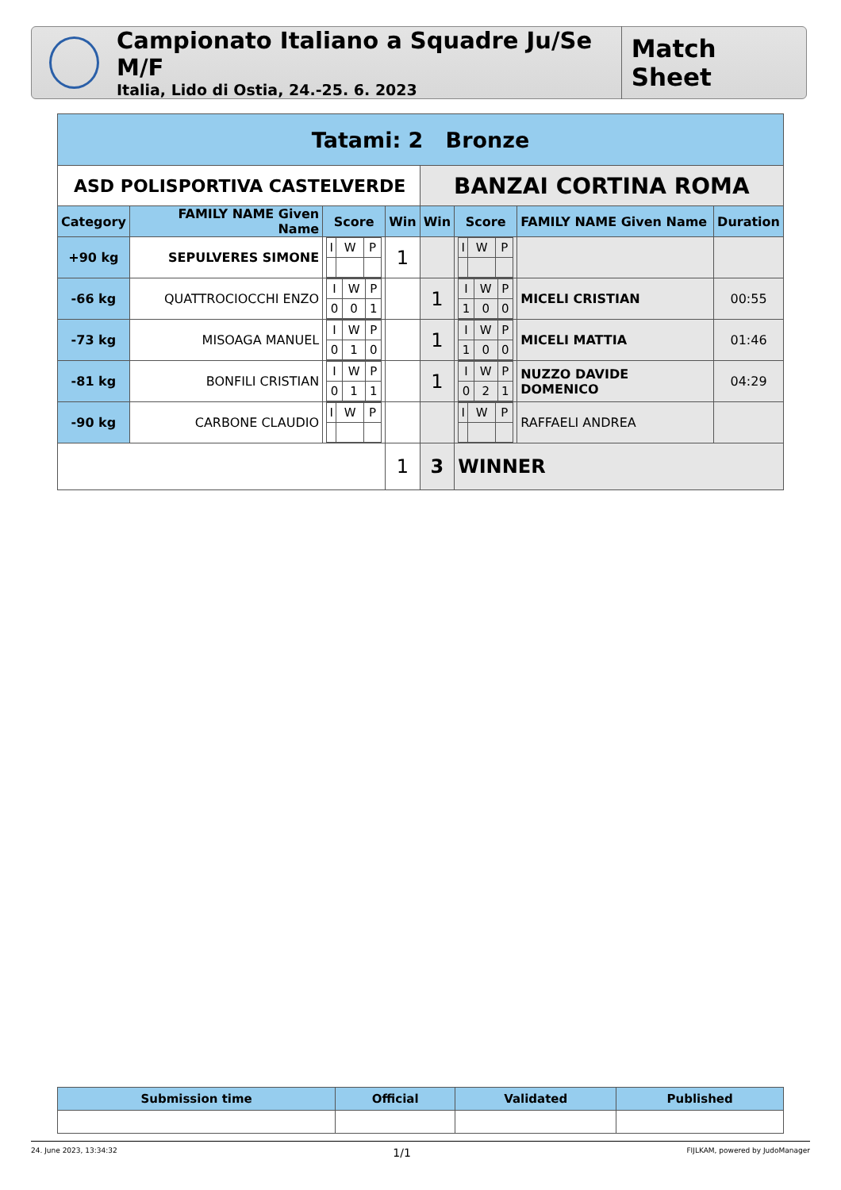Campionato Italiano a Squadre Ju/Se M/F
Italia, Lido di Ostia, 24.-25. 6. 2023
Match Sheet
| Tatami: 2 Bronze | | | | | | | |
| ASD POLISPORTIVA CASTELVERDE | | | | BANZAI CORTINA ROMA | | | |
| Category | FAMILY NAME Given Name | Score | Win | Win | Score | FAMILY NAME Given Name | Duration |
| +90 kg | SEPULVERES SIMONE | / I / W / P / | 1 | | / I / W / P / | | |
| -66 kg | QUATTROCIOCCHI ENZO | / I / W / P / / 0 / 0 / 1 / | | 1 | / I / W / P / / 1 / 0 / 0 / | MICELI CRISTIAN | 00:55 |
| -73 kg | MISOAGA MANUEL | / I / W / P / / 0 / 1 / 0 / | | 1 | / I / W / P / / 1 / 0 / 0 / | MICELI MATTIA | 01:46 |
| -81 kg | BONFILI CRISTIAN | / I / W / P / / 0 / 1 / 1 / | | 1 | / I / W / P / / 0 / 2 / 1 / | NUZZO DAVIDE DOMENICO | 04:29 |
| -90 kg | CARBONE CLAUDIO | / I / W / P / | | | / I / W / P / | RAFFAELI ANDREA | |
| | | | 1 | 3 | WINNER | | |
| Submission time | Official | Validated | Published |
| --- | --- | --- | --- |
24. June 2023, 13:34:32 1/1 FIJLKAM, powered by JudoManager